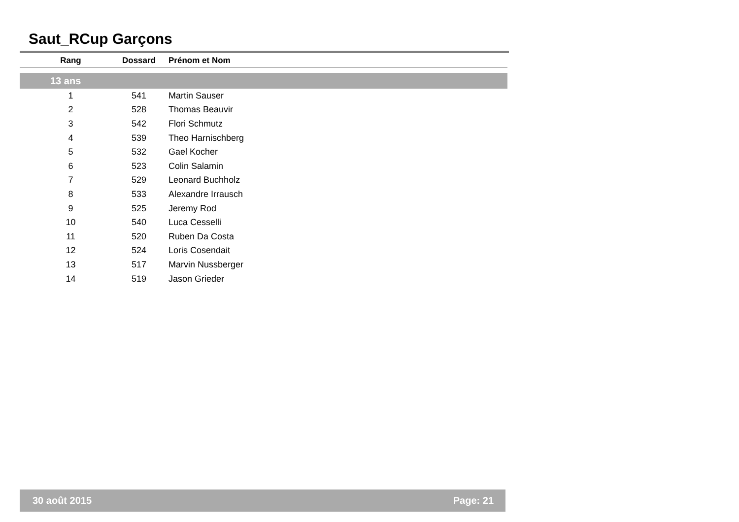Saut_RCup Garçons
| Rang | Dossard | Prénom et Nom |
| --- | --- | --- |
| 13 ans | | |
| 1 | 541 | Martin Sauser |
| 2 | 528 | Thomas Beauvir |
| 3 | 542 | Flori Schmutz |
| 4 | 539 | Theo Harnischberg |
| 5 | 532 | Gael Kocher |
| 6 | 523 | Colin Salamin |
| 7 | 529 | Leonard Buchholz |
| 8 | 533 | Alexandre Irrausch |
| 9 | 525 | Jeremy Rod |
| 10 | 540 | Luca Cesselli |
| 11 | 520 | Ruben Da Costa |
| 12 | 524 | Loris Cosendait |
| 13 | 517 | Marvin Nussberger |
| 14 | 519 | Jason Grieder |
30 août 2015 Page: 21